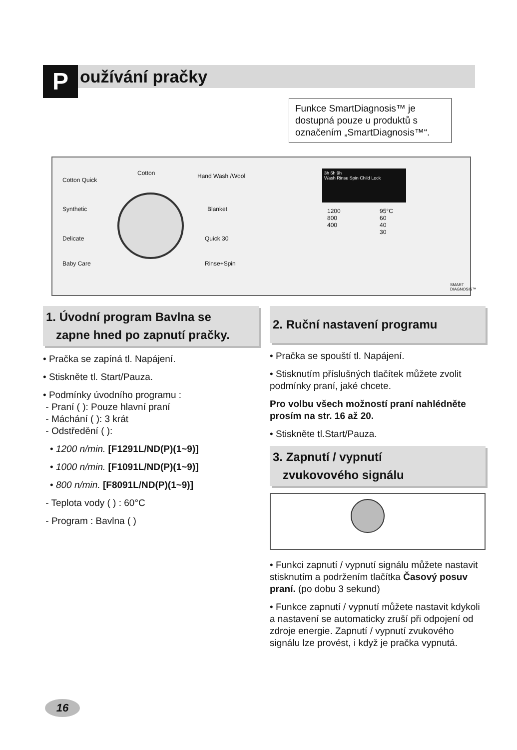Používání pračky
Funkce SmartDiagnosis™ je dostupná pouze u produktů s označením „SmartDiagnosis™“.
Cotton Quick
Cotton Hand Wash /Wool
Synthetic Blanket
Delicate Quick 30
Baby Care Rinse+Spin
3h 6h 9h
Wash Rinse Spin Child Lock
1200
800
400
95°C
60
40
30
SMART DIAGNOSIS™
1. Úvodní program Bavlna se
zapne hned po zapnutí pračky.
• Pračka se zapíná tl. Napájení.
• Stiskněte tl. Start/Pauza.
• Podmínky úvodního programu :
- Praní ( ): Pouze hlavní praní
- Máchání ( ): 3 krát
- Odstředění ( ):
• 1200 n/min. [F1291L/ND(P)(1~9)]
• 1000 n/min. [F1091L/ND(P)(1~9)]
• 800 n/min. [F8091L/ND(P)(1~9)]
- Teplota vody ( ) : 60°C
- Program : Bavlna ( )
2. Ruční nastavení programu
• Pračka se spouští tl. Napájení.
• Stisknutím příslušných tlačítek můžete zvolit podmínky praní, jaké chcete.
Pro volbu všech možností praní nahlédněte prosím na str. 16 až 20.
• Stiskněte tl.Start/Pauza.
3. Zapnutí / vypnutí
zvukovového signálu
• Funkci zapnutí / vypnutí signálu můžete nastavit stisknutím a podržením tlačítka Časový posuv praní. (po dobu 3 sekund)
• Funkce zapnutí / vypnutí můžete nastavit kdykoli a nastavení se automaticky zruší při odpojení od zdroje energie. Zapnutí / vypnutí zvukového signálu lze provést, i když je pračka vypnutá.
16